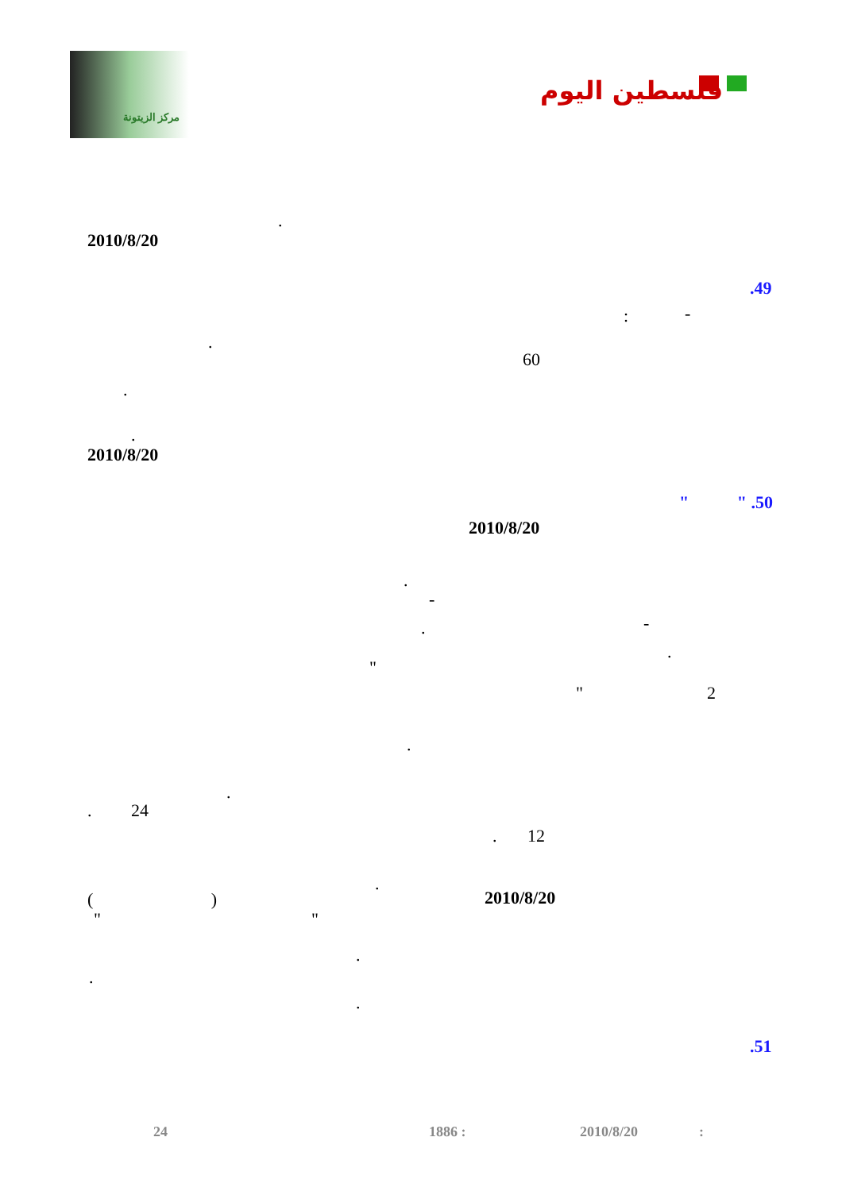مركز الزيتونة
فلسطين اليوم
.
2010/8/20
.49
: -
.
60
.
.
2010/8/20
" " .50
2010/8/20
.
-
-
.
.
"
" 2
.
.
. 24
. 12
.
( ) 2010/8/20
" "
.
.
.
.51
:
2010/8/20
1886 :
24